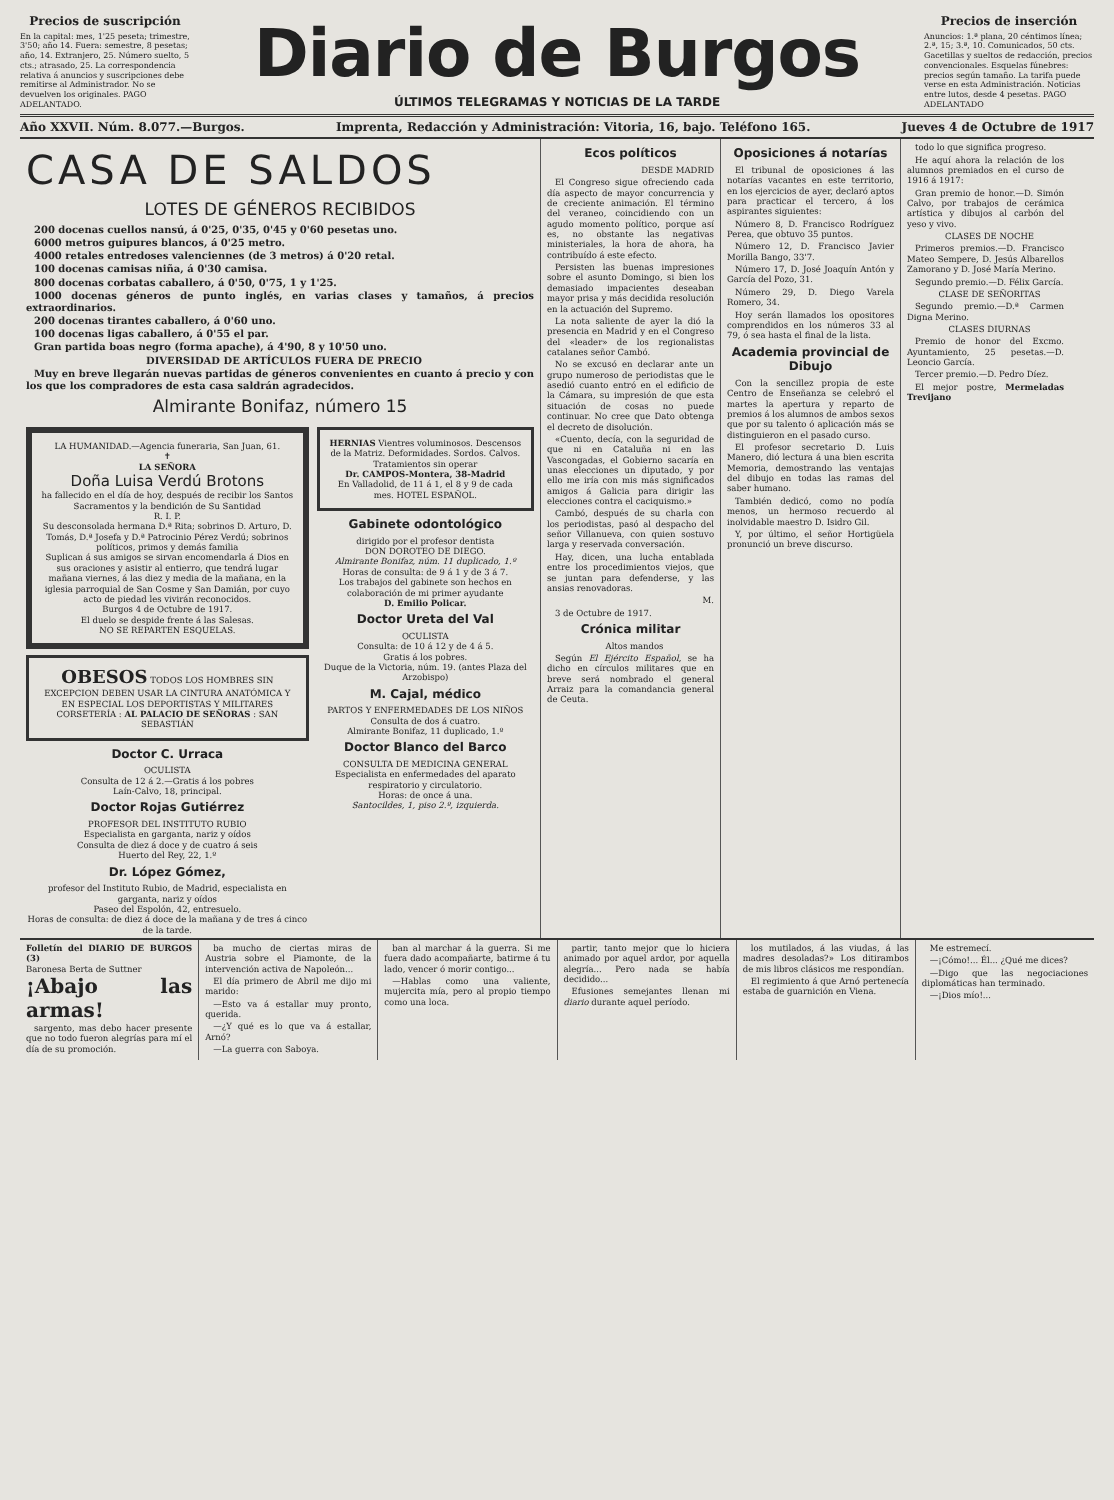Precios de suscripción
En la capital: mes, 1'25 peseta; trimestre, 3'50; año 14. Fuera: semestre, 8 pesetas; año, 14. Extranjero, 25. Número suelto, 5 cts.; atrasado, 25. La correspondencia relativa á anuncios y suscripciones debe remitirse al Administrador. No se devuelven los originales. PAGO ADELANTADO.
Diario de Burgos
ÚLTIMOS TELEGRAMAS Y NOTICIAS DE LA TARDE
Precios de inserción
Anuncios: 1.ª plana, 20 céntimos línea; 2.ª, 15; 3.ª, 10. Comunicados, 50 cts. Gacetillas y sueltos de redacción, precios convencionales. Esquelas fúnebres: precios según tamaño. La tarifa puede verse en esta Administración. Noticias entre lutos, desde 4 pesetas. PAGO ADELANTADO
Año XXVII. Núm. 8.077.—Burgos. Imprenta, Redacción y Administración: Vitoria, 16, bajo. Teléfono 165. Jueves 4 de Octubre de 1917
CASA DE SALDOS
LOTES DE GÉNEROS RECIBIDOS
200 docenas cuellos nansú, á 0'25, 0'35, 0'45 y 0'60 pesetas uno.
6000 metros guipures blancos, á 0'25 metro.
4000 retales entredoses valenciennes (de 3 metros) á 0'20 retal.
100 docenas camisas niña, á 0'30 camisa.
800 docenas corbatas caballero, á 0'50, 0'75, 1 y 1'25.
1000 docenas géneros de punto inglés, en varias clases y tamaños, á precios extraordinarios.
200 docenas tirantes caballero, á 0'60 uno.
100 docenas ligas caballero, á 0'55 el par.
Gran partida boas negro (forma apache), á 4'90, 8 y 10'50 uno.
DIVERSIDAD DE ARTÍCULOS FUERA DE PRECIO
Muy en breve llegarán nuevas partidas de géneros convenientes en cuanto á precio y con los que los compradores de esta casa saldrán agradecidos.
Almirante Bonifaz, número 15
LA HUMANIDAD.—Agencia funeraria, San Juan, 61.
✝
LA SEÑORA
Doña Luisa Verdú Brotons
ha fallecido en el día de hoy, después de recibir los Santos Sacramentos y la bendición de Su Santidad
R. I. P.
Su desconsolada hermana D.ª Rita; sobrinos D. Arturo, D. Tomás, D.ª Josefa y D.ª Patrocinio Pérez Verdú; sobrinos políticos, primos y demás familia
Suplican á sus amigos se sirvan encomendarla á Dios en sus oraciones y asistir al entierro, que tendrá lugar mañana viernes, á las diez y media de la mañana, en la iglesia parroquial de San Cosme y San Damián, por cuyo acto de piedad les vivirán reconocidos.
Burgos 4 de Octubre de 1917.
El duelo se despide frente á las Salesas.
NO SE REPARTEN ESQUELAS.
OBESOS TODOS LOS HOMBRES SIN EXCEPCION DEBEN USAR LA CINTURA ANATÓMICA Y EN ESPECIAL LOS DEPORTISTAS Y MILITARES
CORSETERÍA : AL PALACIO DE SEÑORAS : SAN SEBASTIÁN
Doctor C. Urraca
OCULISTA
Consulta de 12 á 2.—Gratis á los pobres
Laín-Calvo, 18, principal.
Doctor Rojas Gutiérrez
PROFESOR DEL INSTITUTO RUBIO
Especialista en garganta, nariz y oídos
Consulta de diez á doce y de cuatro á seis
Huerto del Rey, 22, 1.º
Dr. López Gómez,
profesor del Instituto Rubio, de Madrid, especialista en garganta, nariz y oídos
Paseo del Espolón, 42, entresuelo.
Horas de consulta: de diez á doce de la mañana y de tres á cinco de la tarde.
HERNIAS Vientres voluminosos. Descensos de la Matriz. Deformidades. Sordos. Calvos. Tratamientos sin operar
Dr. CAMPOS-Montera, 38-Madrid
En Valladolid, de 11 á 1, el 8 y 9 de cada mes. HOTEL ESPAÑOL.
Gabinete odontológico
dirigido por el profesor dentista
DON DOROTEO DE DIEGO.
Almirante Bonifaz, núm. 11 duplicado, 1.º
Horas de consulta: de 9 á 1 y de 3 á 7.
Los trabajos del gabinete son hechos en colaboración de mi primer ayudante
D. Emilio Policar.
Doctor Ureta del Val
OCULISTA
Consulta: de 10 á 12 y de 4 á 5.
Gratis á los pobres.
Duque de la Victoria, núm. 19. (antes Plaza del Arzobispo)
M. Cajal, médico
PARTOS Y ENFERMEDADES DE LOS NIÑOS
Consulta de dos á cuatro.
Almirante Bonifaz, 11 duplicado, 1.º
Doctor Blanco del Barco
CONSULTA DE MEDICINA GENERAL
Especialista en enfermedades del aparato respiratorio y circulatorio.
Horas: de once á una.
Santocildes, 1, piso 2.º, izquierda.
Ecos políticos
DESDE MADRID
El Congreso sigue ofreciendo cada día aspecto de mayor concurrencia y de creciente animación. El término del veraneo, coincidiendo con un agudo momento político, porque así es, no obstante las negativas ministeriales, la hora de ahora, ha contribuído á este efecto.
Persisten las buenas impresiones sobre el asunto Domingo, si bien los demasiado impacientes deseaban mayor prisa y más decidida resolución en la actuación del Supremo.
La nota saliente de ayer la dió la presencia en Madrid y en el Congreso del «leader» de los regionalistas catalanes señor Cambó.
No se excusó en declarar ante un grupo numeroso de periodistas que le asedió cuanto entró en el edificio de la Cámara, su impresión de que esta situación de cosas no puede continuar. No cree que Dato obtenga el decreto de disolución.
«Cuento, decía, con la seguridad de que ni en Cataluña ni en las Vascongadas, el Gobierno sacaría en unas elecciones un diputado, y por ello me iría con mis más significados amigos á Galicia para dirigir las elecciones contra el caciquismo.»
Cambó, después de su charla con los periodistas, pasó al despacho del señor Villanueva, con quien sostuvo larga y reservada conversación.
Hay, dicen, una lucha entablada entre los procedimientos viejos, que se juntan para defenderse, y las ansias renovadoras.
M.
3 de Octubre de 1917.
Crónica militar
Altos mandos
Según El Ejército Español, se ha dicho en círculos militares que en breve será nombrado el general Arraiz para la comandancia general de Ceuta.
Oposiciones á notarías
El tribunal de oposiciones á las notarías vacantes en este territorio, en los ejercicios de ayer, declaró aptos para practicar el tercero, á los aspirantes siguientes:
Número 8, D. Francisco Rodríguez Perea, que obtuvo 35 puntos.
Número 12, D. Francisco Javier Morilla Bango, 33'7.
Número 17, D. José Joaquín Antón y García del Pozo, 31.
Número 29, D. Diego Varela Romero, 34.
Hoy serán llamados los opositores comprendidos en los números 33 al 79, ó sea hasta el final de la lista.
Academia provincial de Dibujo
Con la sencillez propia de este Centro de Enseñanza se celebró el martes la apertura y reparto de premios á los alumnos de ambos sexos que por su talento ó aplicación más se distinguieron en el pasado curso.
El profesor secretario D. Luis Manero, dió lectura á una bien escrita Memoria, demostrando las ventajas del dibujo en todas las ramas del saber humano.
También dedicó, como no podía menos, un hermoso recuerdo al inolvidable maestro D. Isidro Gil.
Y, por último, el señor Hortigüela pronunció un breve discurso.
todo lo que significa progreso.
He aquí ahora la relación de los alumnos premiados en el curso de 1916 á 1917:
Gran premio de honor.—D. Simón Calvo, por trabajos de cerámica artística y dibujos al carbón del yeso y vivo.
CLASES DE NOCHE
Primeros premios.—D. Francisco Mateo Sempere, D. Jesús Albarellos Zamorano y D. José María Merino.
Segundo premio.—D. Félix García.
CLASE DE SEÑORITAS
Segundo premio.—D.ª Carmen Digna Merino.
CLASES DIURNAS
Premio de honor del Excmo. Ayuntamiento, 25 pesetas.—D. Leoncio García.
Tercer premio.—D. Pedro Díez.
El mejor postre, Mermeladas Trevijano
Folletín del DIARIO DE BURGOS (3)
Baronesa Berta de Suttner
¡Abajo las armas!
sargento, mas debo hacer presente que no todo fueron alegrías para mí el día de su promoción.
ba mucho de ciertas miras de Austria sobre el Piamonte, de la intervención activa de Napoleón...
El día primero de Abril me dijo mi marido:
—Esto va á estallar muy pronto, querida.
—¿Y qué es lo que va á estallar, Arnó?
—La guerra con Saboya.
ban al marchar á la guerra. Si me fuera dado acompañarte, batirme á tu lado, vencer ó morir contigo...
—Hablas como una valiente, mujercita mía, pero al propio tiempo como una loca.
partir, tanto mejor que lo hiciera animado por aquel ardor, por aquella alegría... Pero nada se había decidido...
Efusiones semejantes llenan mi diario durante aquel período.
los mutilados, á las viudas, á las madres desoladas?» Los ditirambos de mis libros clásicos me respondían.
El regimiento á que Arnó pertenecía estaba de guarnición en Viena.
Me estremecí.
—¡Cómo!... Él... ¿Qué me dices?
—Digo que las negociaciones diplomáticas han terminado.
—¡Dios mío!...